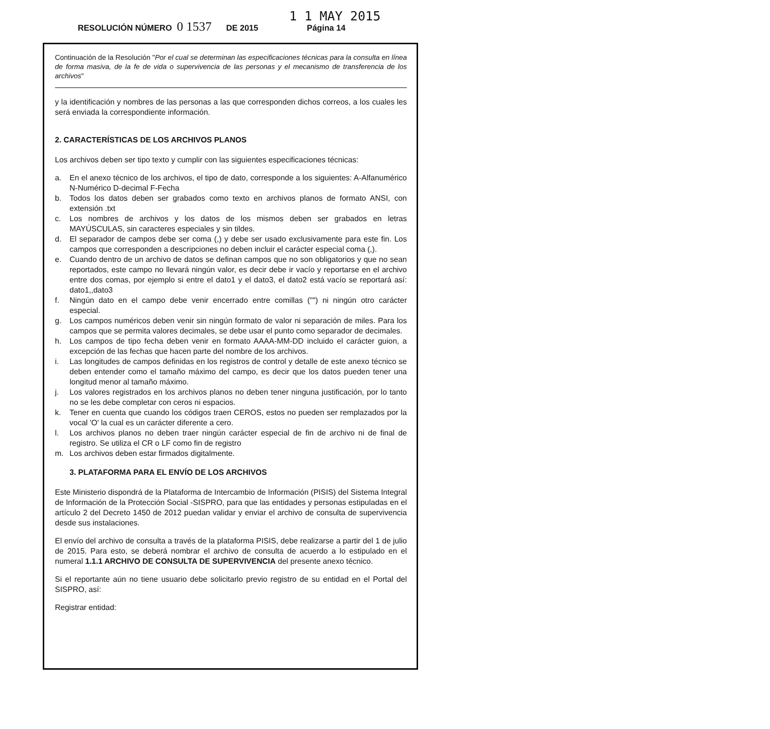1 1 MAY 2015
RESOLUCIÓN NÚMERO 0 1537 DE 2015 Página 14
Continuación de la Resolución "Por el cual se determinan las especificaciones técnicas para la consulta en línea de forma masiva, de la fe de vida o supervivencia de las personas y el mecanismo de transferencia de los archivos"
y la identificación y nombres de las personas a las que corresponden dichos correos, a los cuales les será enviada la correspondiente información.
2. CARACTERÍSTICAS DE LOS ARCHIVOS PLANOS
Los archivos deben ser tipo texto y cumplir con las siguientes especificaciones técnicas:
a. En el anexo técnico de los archivos, el tipo de dato, corresponde a los siguientes: A-Alfanumérico N-Numérico D-decimal F-Fecha
b. Todos los datos deben ser grabados como texto en archivos planos de formato ANSI, con extensión .txt
c. Los nombres de archivos y los datos de los mismos deben ser grabados en letras MAYÚSCULAS, sin caracteres especiales y sin tildes.
d. El separador de campos debe ser coma (,) y debe ser usado exclusivamente para este fin. Los campos que corresponden a descripciones no deben incluir el carácter especial coma (,).
e. Cuando dentro de un archivo de datos se definan campos que no son obligatorios y que no sean reportados, este campo no llevará ningún valor, es decir debe ir vacío y reportarse en el archivo entre dos comas, por ejemplo si entre el dato1 y el dato3, el dato2 está vacío se reportará así: dato1,,dato3
f. Ningún dato en el campo debe venir encerrado entre comillas ("") ni ningún otro carácter especial.
g. Los campos numéricos deben venir sin ningún formato de valor ni separación de miles. Para los campos que se permita valores decimales, se debe usar el punto como separador de decimales.
h. Los campos de tipo fecha deben venir en formato AAAA-MM-DD incluido el carácter guion, a excepción de las fechas que hacen parte del nombre de los archivos.
i. Las longitudes de campos definidas en los registros de control y detalle de este anexo técnico se deben entender como el tamaño máximo del campo, es decir que los datos pueden tener una longitud menor al tamaño máximo.
j. Los valores registrados en los archivos planos no deben tener ninguna justificación, por lo tanto no se les debe completar con ceros ni espacios.
k. Tener en cuenta que cuando los códigos traen CEROS, estos no pueden ser remplazados por la vocal 'O' la cual es un carácter diferente a cero.
l. Los archivos planos no deben traer ningún carácter especial de fin de archivo ni de final de registro. Se utiliza el CR o LF como fin de registro
m. Los archivos deben estar firmados digitalmente.
3. PLATAFORMA PARA EL ENVÍO DE LOS ARCHIVOS
Este Ministerio dispondrá de la Plataforma de Intercambio de Información (PISIS) del Sistema Integral de Información de la Protección Social -SISPRO, para que las entidades y personas estipuladas en el artículo 2 del Decreto 1450 de 2012 puedan validar y enviar el archivo de consulta de supervivencia desde sus instalaciones.
El envío del archivo de consulta a través de la plataforma PISIS, debe realizarse a partir del 1 de julio de 2015. Para esto, se deberá nombrar el archivo de consulta de acuerdo a lo estipulado en el numeral 1.1.1 ARCHIVO DE CONSULTA DE SUPERVIVENCIA del presente anexo técnico.
Si el reportante aún no tiene usuario debe solicitarlo previo registro de su entidad en el Portal del SISPRO, así:
Registrar entidad: